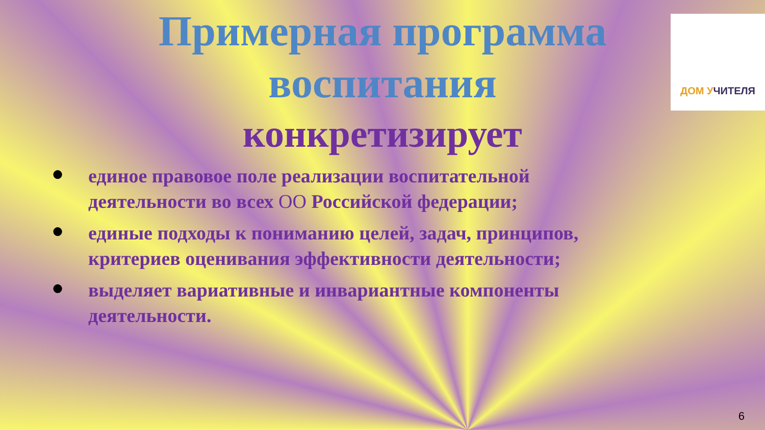ДОМ УЧИТЕЛЯ
Примерная программа
воспитания
конкретизирует
● единое правовое поле реализации воспитательной деятельности во всех ОО Российской федерации;
● единые подходы к пониманию целей, задач, принципов, критериев оценивания эффективности деятельности;
● выделяет вариативные и инвариантные компоненты деятельности.
6